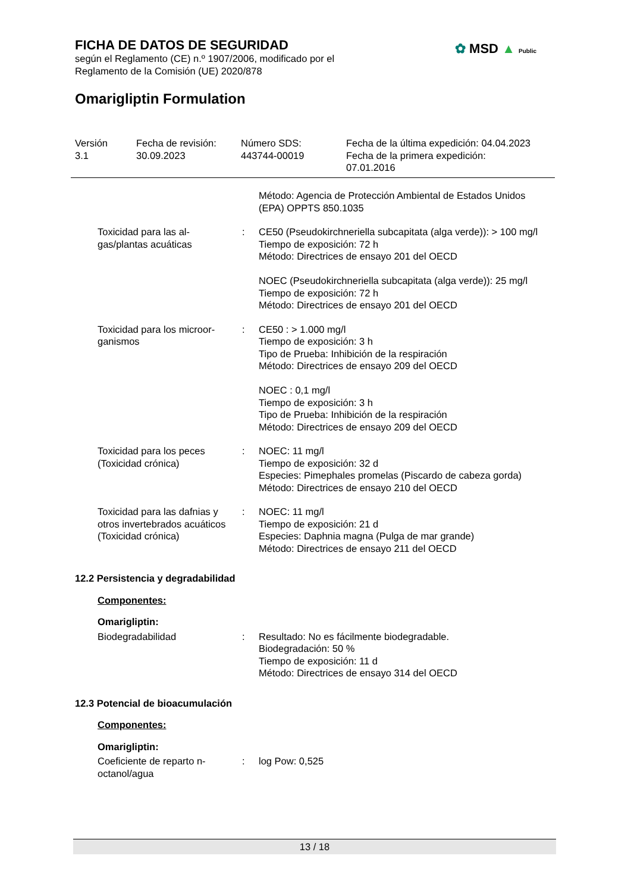FICHA DE DATOS DE SEGURIDAD
según el Reglamento (CE) n.º 1907/2006, modificado por el
Reglamento de la Comisión (UE) 2020/878
✿ MSD ▲ Public
Omarigliptin Formulation
| Versión 3.1 | Fecha de revisión: 30.09.2023 | Número SDS: 443744-00019 | Fecha de la última expedición: 04.04.2023 Fecha de la primera expedición: 07.01.2016 |
| | | Método: Agencia de Protección Ambiental de Estados Unidos (EPA) OPPTS 850.1035 |
| Toxicidad para las al- gas/plantas acuáticas | : | CE50 (Pseudokirchneriella subcapitata (alga verde)): > 100 mg/l Tiempo de exposición: 72 h Método: Directrices de ensayo 201 del OECD NOEC (Pseudokirchneriella subcapitata (alga verde)): 25 mg/l Tiempo de exposición: 72 h Método: Directrices de ensayo 201 del OECD |
| Toxicidad para los microor- ganismos | : | CE50 : > 1.000 mg/l Tiempo de exposición: 3 h Tipo de Prueba: Inhibición de la respiración Método: Directrices de ensayo 209 del OECD NOEC : 0,1 mg/l Tiempo de exposición: 3 h Tipo de Prueba: Inhibición de la respiración Método: Directrices de ensayo 209 del OECD |
| Toxicidad para los peces (Toxicidad crónica) | : | NOEC: 11 mg/l Tiempo de exposición: 32 d Especies: Pimephales promelas (Piscardo de cabeza gorda) Método: Directrices de ensayo 210 del OECD |
| Toxicidad para las dafnias y otros invertebrados acuáticos (Toxicidad crónica) | : | NOEC: 11 mg/l Tiempo de exposición: 21 d Especies: Daphnia magna (Pulga de mar grande) Método: Directrices de ensayo 211 del OECD |
12.2 Persistencia y degradabilidad
Componentes:
Omarigliptin:
| Biodegradabilidad | : | Resultado: No es fácilmente biodegradable. Biodegradación: 50 % Tiempo de exposición: 11 d Método: Directrices de ensayo 314 del OECD |
12.3 Potencial de bioacumulación
Componentes:
Omarigliptin:
| Coeficiente de reparto n- octanol/agua | : | log Pow: 0,525 |
13 / 18